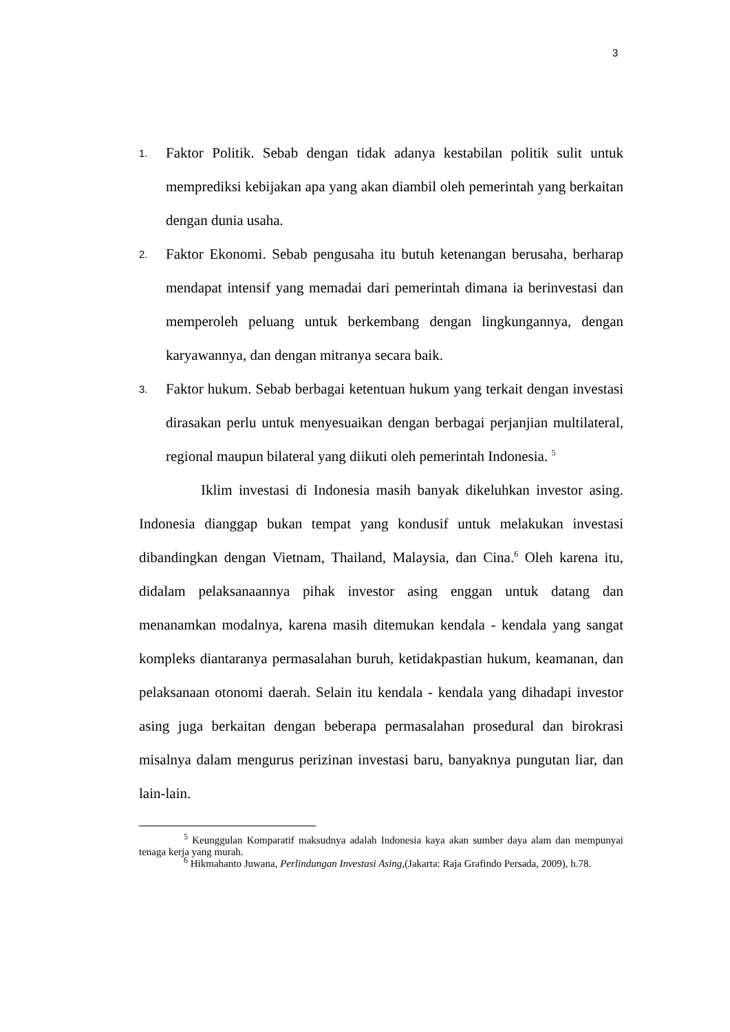3
1.
Faktor Politik. Sebab dengan tidak adanya kestabilan politik sulit untuk memprediksi kebijakan apa yang akan diambil oleh pemerintah yang berkaitan dengan dunia usaha.
2.
Faktor Ekonomi. Sebab pengusaha itu butuh ketenangan berusaha, berharap mendapat intensif yang memadai dari pemerintah dimana ia berinvestasi dan memperoleh peluang untuk berkembang dengan lingkungannya, dengan karyawannya, dan dengan mitranya secara baik.
3.
Faktor hukum. Sebab berbagai ketentuan hukum yang terkait dengan investasi dirasakan perlu untuk menyesuaikan dengan berbagai perjanjian multilateral, regional maupun bilateral yang diikuti oleh pemerintah Indonesia. <sup>5</sup>
Iklim investasi di Indonesia masih banyak dikeluhkan investor asing. Indonesia dianggap bukan tempat yang kondusif untuk melakukan investasi dibandingkan dengan Vietnam, Thailand, Malaysia, dan Cina.<sup>6</sup> Oleh karena itu, didalam pelaksanaannya pihak investor asing enggan untuk datang dan menanamkan modalnya, karena masih ditemukan kendala - kendala yang sangat kompleks diantaranya permasalahan buruh, ketidakpastian hukum, keamanan, dan pelaksanaan otonomi daerah. Selain itu kendala - kendala yang dihadapi investor asing juga berkaitan dengan beberapa permasalahan prosedural dan birokrasi misalnya dalam mengurus perizinan investasi baru, banyaknya pungutan liar, dan lain-lain.
<sup>5</sup> Keunggulan Komparatif maksudnya adalah Indonesia kaya akan sumber daya alam dan mempunyai tenaga kerja yang murah.
<sup>6</sup> Hikmahanto Juwana, Perlindungan Investasi Asing,(Jakarta: Raja Grafindo Persada, 2009), h.78.